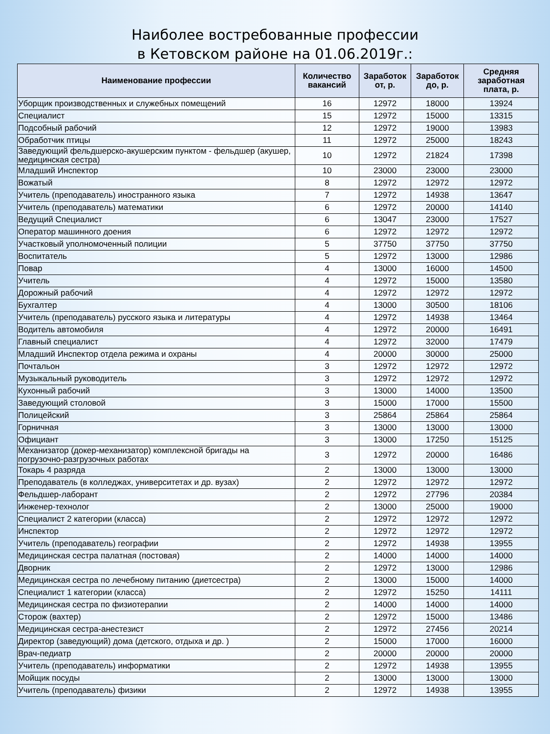Наиболее востребованные профессии
в Кетовском районе на 01.06.2019г.:
| Наименование профессии | Количество вакансий | Заработок от, р. | Заработок до, р. | Средняя заработная плата, р. |
| --- | --- | --- | --- | --- |
| Уборщик производственных и служебных помещений | 16 | 12972 | 18000 | 13924 |
| Специалист | 15 | 12972 | 15000 | 13315 |
| Подсобный рабочий | 12 | 12972 | 19000 | 13983 |
| Обработчик птицы | 11 | 12972 | 25000 | 18243 |
| Заведующий фельдшерско-акушерским пунктом - фельдшер (акушер, медицинская сестра) | 10 | 12972 | 21824 | 17398 |
| Младший Инспектор | 10 | 23000 | 23000 | 23000 |
| Вожатый | 8 | 12972 | 12972 | 12972 |
| Учитель (преподаватель) иностранного языка | 7 | 12972 | 14938 | 13647 |
| Учитель (преподаватель) математики | 6 | 12972 | 20000 | 14140 |
| Ведущий Специалист | 6 | 13047 | 23000 | 17527 |
| Оператор машинного доения | 6 | 12972 | 12972 | 12972 |
| Участковый уполномоченный полиции | 5 | 37750 | 37750 | 37750 |
| Воспитатель | 5 | 12972 | 13000 | 12986 |
| Повар | 4 | 13000 | 16000 | 14500 |
| Учитель | 4 | 12972 | 15000 | 13580 |
| Дорожный рабочий | 4 | 12972 | 12972 | 12972 |
| Бухгалтер | 4 | 13000 | 30500 | 18106 |
| Учитель (преподаватель) русского языка и литературы | 4 | 12972 | 14938 | 13464 |
| Водитель автомобиля | 4 | 12972 | 20000 | 16491 |
| Главный специалист | 4 | 12972 | 32000 | 17479 |
| Младший Инспектор отдела режима и охраны | 4 | 20000 | 30000 | 25000 |
| Почтальон | 3 | 12972 | 12972 | 12972 |
| Музыкальный руководитель | 3 | 12972 | 12972 | 12972 |
| Кухонный рабочий | 3 | 13000 | 14000 | 13500 |
| Заведующий столовой | 3 | 15000 | 17000 | 15500 |
| Полицейский | 3 | 25864 | 25864 | 25864 |
| Горничная | 3 | 13000 | 13000 | 13000 |
| Официант | 3 | 13000 | 17250 | 15125 |
| Механизатор (докер-механизатор) комплексной бригады на погрузочно-разгрузочных работах | 3 | 12972 | 20000 | 16486 |
| Токарь 4 разряда | 2 | 13000 | 13000 | 13000 |
| Преподаватель (в колледжах, университетах и др. вузах) | 2 | 12972 | 12972 | 12972 |
| Фельдшер-лаборант | 2 | 12972 | 27796 | 20384 |
| Инженер-технолог | 2 | 13000 | 25000 | 19000 |
| Специалист 2 категории (класса) | 2 | 12972 | 12972 | 12972 |
| Инспектор | 2 | 12972 | 12972 | 12972 |
| Учитель (преподаватель) географии | 2 | 12972 | 14938 | 13955 |
| Медицинская сестра палатная (постовая) | 2 | 14000 | 14000 | 14000 |
| Дворник | 2 | 12972 | 13000 | 12986 |
| Медицинская сестра по лечебному питанию (диетсестра) | 2 | 13000 | 15000 | 14000 |
| Специалист 1 категории (класса) | 2 | 12972 | 15250 | 14111 |
| Медицинская сестра по физиотерапии | 2 | 14000 | 14000 | 14000 |
| Сторож (вахтер) | 2 | 12972 | 15000 | 13486 |
| Медицинская сестра-анестезист | 2 | 12972 | 27456 | 20214 |
| Директор (заведующий) дома (детского, отдыха и др. ) | 2 | 15000 | 17000 | 16000 |
| Врач-педиатр | 2 | 20000 | 20000 | 20000 |
| Учитель (преподаватель) информатики | 2 | 12972 | 14938 | 13955 |
| Мойщик посуды | 2 | 13000 | 13000 | 13000 |
| Учитель (преподаватель) физики | 2 | 12972 | 14938 | 13955 |